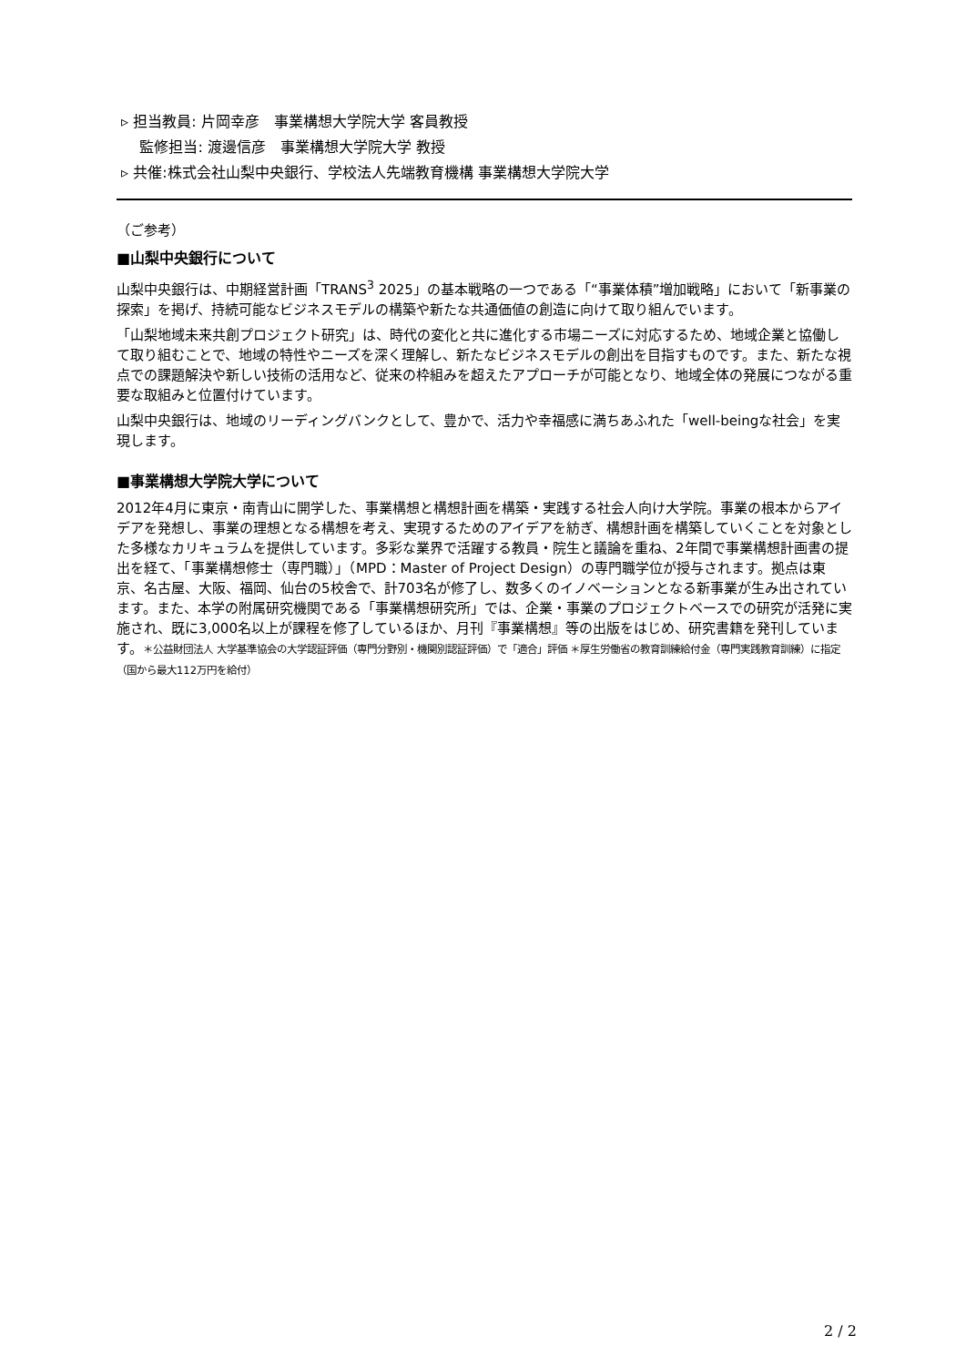▹ 担当教員: 片岡幸彦　事業構想大学院大学 客員教授
監修担当: 渡邊信彦　事業構想大学院大学 教授
▹ 共催:株式会社山梨中央銀行、学校法人先端教育機構 事業構想大学院大学
（ご参考）
■山梨中央銀行について
山梨中央銀行は、中期経営計画「TRANS<sup>3</sup> 2025」の基本戦略の一つである「“事業体積”増加戦略」において「新事業の探索」を掲げ、持続可能なビジネスモデルの構築や新たな共通価値の創造に向けて取り組んでいます。
「山梨地域未来共創プロジェクト研究」は、時代の変化と共に進化する市場ニーズに対応するため、地域企業と協働して取り組むことで、地域の特性やニーズを深く理解し、新たなビジネスモデルの創出を目指すものです。また、新たな視点での課題解決や新しい技術の活用など、従来の枠組みを超えたアプローチが可能となり、地域全体の発展につながる重要な取組みと位置付けています。
山梨中央銀行は、地域のリーディングバンクとして、豊かで、活力や幸福感に満ちあふれた「well-beingな社会」を実現します。
■事業構想大学院大学について
2012年4月に東京・南青山に開学した、事業構想と構想計画を構築・実践する社会人向け大学院。事業の根本からアイデアを発想し、事業の理想となる構想を考え、実現するためのアイデアを紡ぎ、構想計画を構築していくことを対象とした多様なカリキュラムを提供しています。多彩な業界で活躍する教員・院生と議論を重ね、2年間で事業構想計画書の提出を経て、「事業構想修士（専門職）」（MPD：Master of Project Design）の専門職学位が授与されます。拠点は東京、名古屋、大阪、福岡、仙台の5校舎で、計703名が修了し、数多くのイノベーションとなる新事業が生み出されています。また、本学の附属研究機関である「事業構想研究所」では、企業・事業のプロジェクトベースでの研究が活発に実施され、既に3,000名以上が課程を修了しているほか、月刊『事業構想』等の出版をはじめ、研究書籍を発刊しています。＊公益財団法人 大学基準協会の大学認証評価（専門分野別・機関別認証評価）で「適合」評価 ＊厚生労働省の教育訓練給付金（専門実践教育訓練）に指定（国から最大112万円を給付）
2 / 2